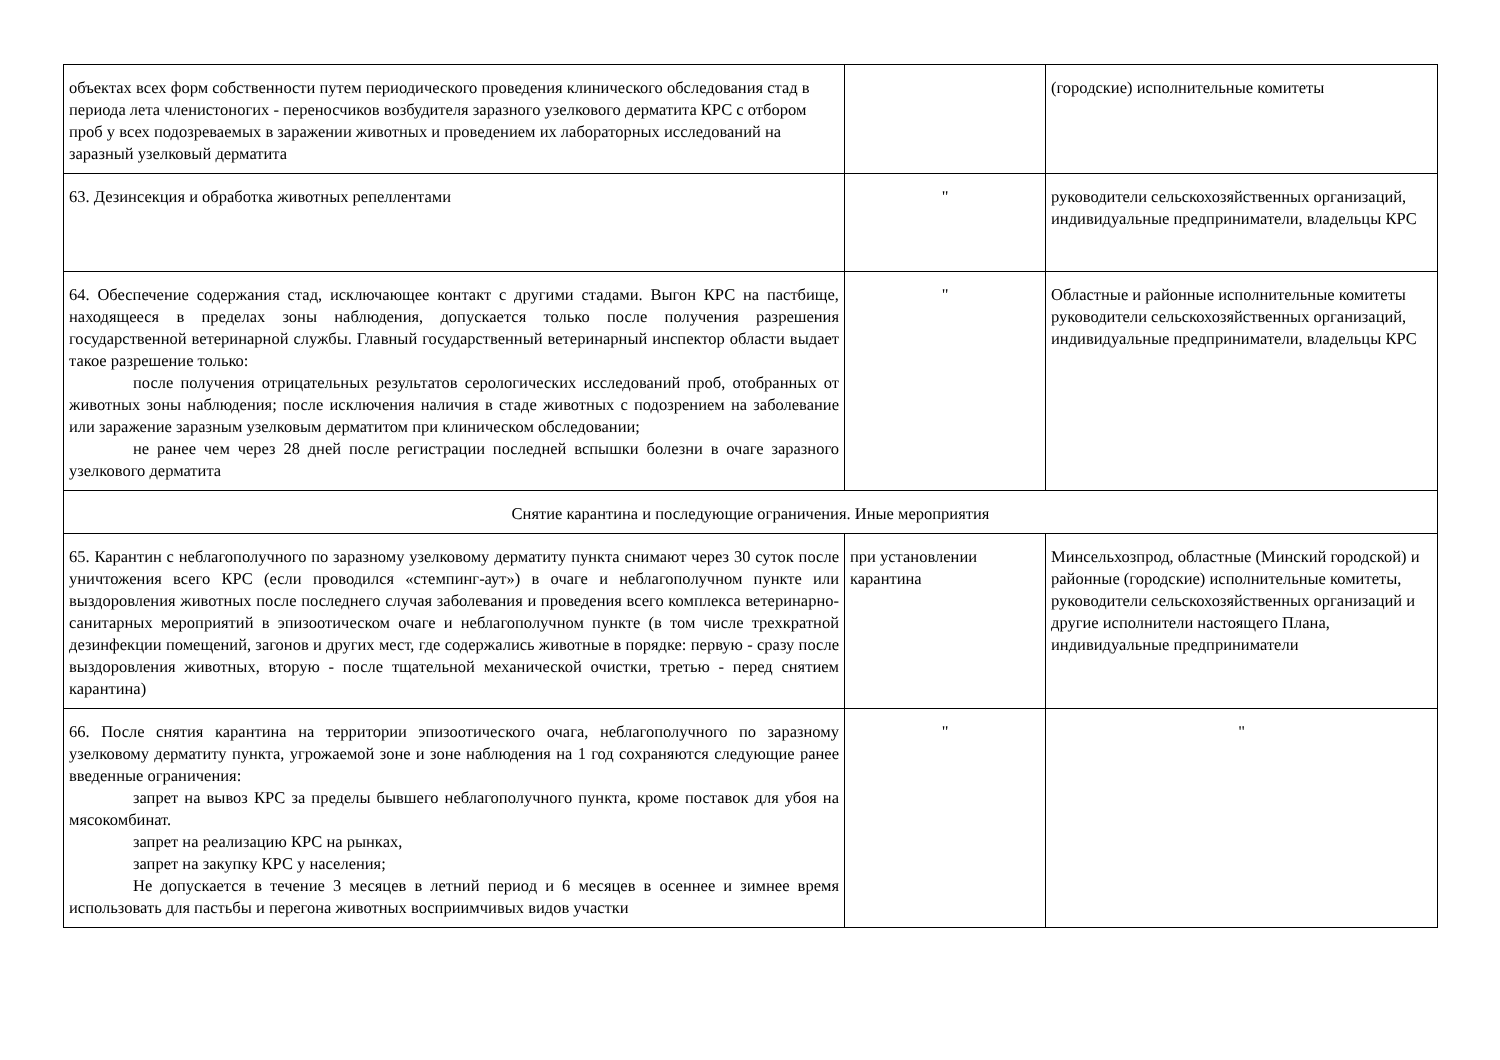| объектах всех форм собственности путем периодического проведения клинического обследования стад в периода лета членистоногих - переносчиков возбудителя заразного узелкового дерматита КРС с отбором проб у всех подозреваемых в заражении животных и проведением их лабораторных исследований на заразный узелковый дерматита | | (городские) исполнительные комитеты |
| 63. Дезинсекция и обработка животных репеллентами | " | руководители сельскохозяйственных организаций, индивидуальные предприниматели, владельцы КРС |
| 64. Обеспечение содержания стад, исключающее контакт с другими стадами. Выгон КРС на пастбище, находящееся в пределах зоны наблюдения, допускается только после получения разрешения государственной ветеринарной службы. Главный государственный ветеринарный инспектор области выдает такое разрешение только: после получения отрицательных результатов серологических исследований проб, отобранных от животных зоны наблюдения; после исключения наличия в стаде животных с подозрением на заболевание или заражение заразным узелковым дерматитом при клиническом обследовании; не ранее чем через 28 дней после регистрации последней вспышки болезни в очаге заразного узелкового дерматита | " | Областные и районные исполнительные комитеты руководители сельскохозяйственных организаций, индивидуальные предприниматели, владельцы КРС |
| Снятие карантина и последующие ограничения. Иные мероприятия | | |
| 65. Карантин с неблагополучного по заразному узелковому дерматиту пункта снимают через 30 суток после уничтожения всего КРС (если проводился «стемпинг-аут») в очаге и неблагополучном пункте или выздоровления животных после последнего случая заболевания и проведения всего комплекса ветеринарно-санитарных мероприятий в эпизоотическом очаге и неблагополучном пункте (в том числе трехкратной дезинфекции помещений, загонов и других мест, где содержались животные в порядке: первую - сразу после выздоровления животных, вторую - после тщательной механической очистки, третью - перед снятием карантина) | при установлении карантина | Минсельхозпрод, областные (Минский городской) и районные (городские) исполнительные комитеты, руководители сельскохозяйственных организаций и другие исполнители настоящего Плана, индивидуальные предприниматели |
| 66. После снятия карантина на территории эпизоотического очага, неблагополучного по заразному узелковому дерматиту пункта, угрожаемой зоне и зоне наблюдения на 1 год сохраняются следующие ранее введенные ограничения: запрет на вывоз КРС за пределы бывшего неблагополучного пункта, кроме поставок для убоя на мясокомбинат. запрет на реализацию КРС на рынках, запрет на закупку КРС у населения; Не допускается в течение 3 месяцев в летний период и 6 месяцев в осеннее и зимнее время использовать для пастьбы и перегона животных восприимчивых видов участки | " | " |